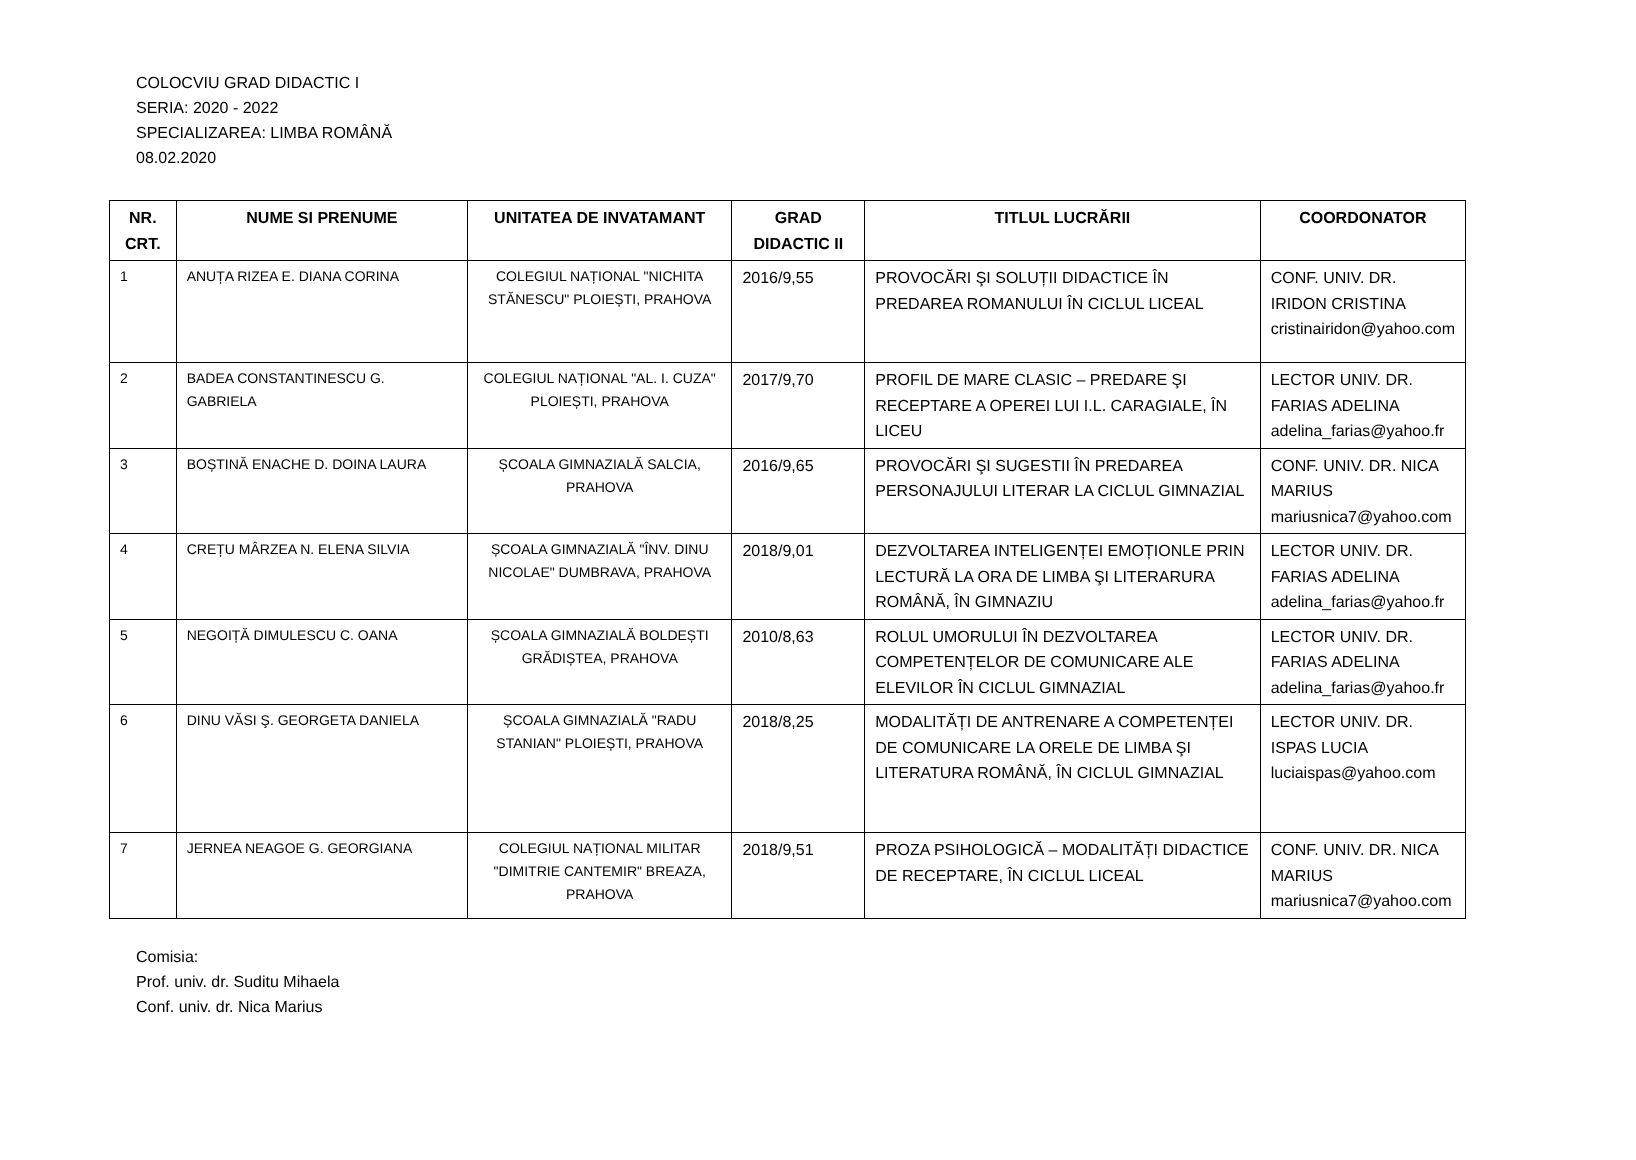COLOCVIU GRAD DIDACTIC I
SERIA: 2020 - 2022
SPECIALIZAREA: LIMBA ROMÂNĂ
08.02.2020
| NR. CRT. | NUME SI PRENUME | UNITATEA DE INVATAMANT | GRAD DIDACTIC II | TITLUL LUCRĂRII | COORDONATOR |
| --- | --- | --- | --- | --- | --- |
| 1 | ANUȚA RIZEA E. DIANA CORINA | COLEGIUL NAȚIONAL "NICHITA STĂNESCU" PLOIEȘTI, PRAHOVA | 2016/9,55 | PROVOCĂRI ŞI SOLUȚII DIDACTICE ÎN PREDAREA ROMANULUI ÎN CICLUL LICEAL | CONF. UNIV. DR. IRIDON CRISTINA cristinairidon@yahoo.com |
| 2 | BADEA CONSTANTINESCU G. GABRIELA | COLEGIUL NAȚIONAL "AL. I. CUZA" PLOIEȘTI, PRAHOVA | 2017/9,70 | PROFIL DE MARE CLASIC – PREDARE ŞI RECEPTARE A OPEREI LUI I.L. CARAGIALE, ÎN LICEU | LECTOR UNIV. DR. FARIAS ADELINA adelina_farias@yahoo.fr |
| 3 | BOȘTINĂ ENACHE D. DOINA LAURA | ȘCOALA GIMNAZIALĂ SALCIA, PRAHOVA | 2016/9,65 | PROVOCĂRI ŞI SUGESTII ÎN PREDAREA PERSONAJULUI LITERAR LA CICLUL GIMNAZIAL | CONF. UNIV. DR. NICA MARIUS mariusnica7@yahoo.com |
| 4 | CREȚU MÂRZEA N. ELENA SILVIA | ȘCOALA GIMNAZIALĂ "ÎNV. DINU NICOLAE" DUMBRAVA, PRAHOVA | 2018/9,01 | DEZVOLTAREA INTELIGENȚEI EMOȚIONLE PRIN LECTURĂ LA ORA DE LIMBA ŞI LITERARURA ROMÂNĂ, ÎN GIMNAZIU | LECTOR UNIV. DR. FARIAS ADELINA adelina_farias@yahoo.fr |
| 5 | NEGOIȚĂ DIMULESCU C. OANA | ȘCOALA GIMNAZIALĂ BOLDEȘTI GRĂDIȘTEA, PRAHOVA | 2010/8,63 | ROLUL UMORULUI ÎN DEZVOLTAREA COMPETENȚELOR DE COMUNICARE ALE ELEVILOR ÎN CICLUL GIMNAZIAL | LECTOR UNIV. DR. FARIAS ADELINA adelina_farias@yahoo.fr |
| 6 | DINU VĂSI Ş. GEORGETA DANIELA | ȘCOALA GIMNAZIALĂ "RADU STANIAN" PLOIEȘTI, PRAHOVA | 2018/8,25 | MODALITĂȚI DE ANTRENARE A COMPETENȚEI DE COMUNICARE LA ORELE DE LIMBA ŞI LITERATURA ROMÂNĂ, ÎN CICLUL GIMNAZIAL | LECTOR UNIV. DR. ISPAS LUCIA luciaispas@yahoo.com |
| 7 | JERNEA NEAGOE G. GEORGIANA | COLEGIUL NAȚIONAL MILITAR "DIMITRIE CANTEMIR" BREAZA, PRAHOVA | 2018/9,51 | PROZA PSIHOLOGICĂ – MODALITĂȚI DIDACTICE DE RECEPTARE, ÎN CICLUL LICEAL | CONF. UNIV. DR. NICA MARIUS mariusnica7@yahoo.com |
Comisia:
Prof. univ. dr. Suditu Mihaela
Conf. univ. dr. Nica Marius